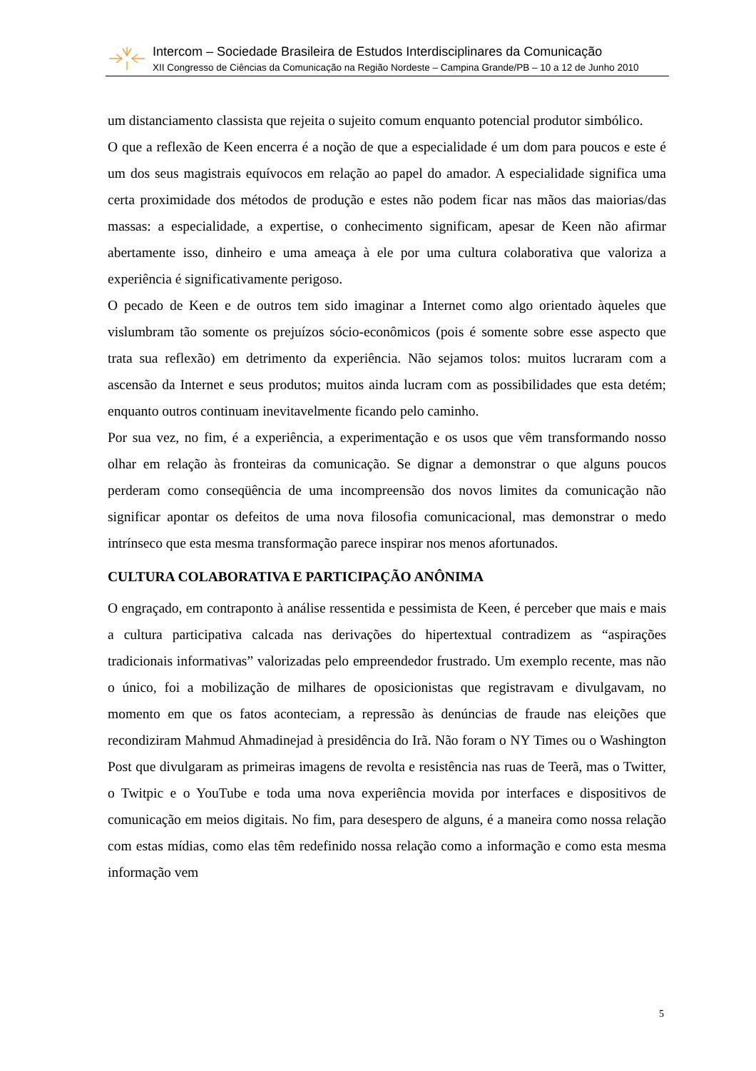Intercom – Sociedade Brasileira de Estudos Interdisciplinares da Comunicação
XII Congresso de Ciências da Comunicação na Região Nordeste – Campina Grande/PB – 10 a 12 de Junho 2010
um distanciamento classista que rejeita o sujeito comum enquanto potencial produtor simbólico.
O que a reflexão de Keen encerra é a noção de que a especialidade é um dom para poucos e este é um dos seus magistrais equívocos em relação ao papel do amador. A especialidade significa uma certa proximidade dos métodos de produção e estes não podem ficar nas mãos das maiorias/das massas: a especialidade, a expertise, o conhecimento significam, apesar de Keen não afirmar abertamente isso, dinheiro e uma ameaça à ele por uma cultura colaborativa que valoriza a experiência é significativamente perigoso.
O pecado de Keen e de outros tem sido imaginar a Internet como algo orientado àqueles que vislumbram tão somente os prejuízos sócio-econômicos (pois é somente sobre esse aspecto que trata sua reflexão) em detrimento da experiência. Não sejamos tolos: muitos lucraram com a ascensão da Internet e seus produtos; muitos ainda lucram com as possibilidades que esta detém; enquanto outros continuam inevitavelmente ficando pelo caminho.
Por sua vez, no fim, é a experiência, a experimentação e os usos que vêm transformando nosso olhar em relação às fronteiras da comunicação. Se dignar a demonstrar o que alguns poucos perderam como conseqüência de uma incompreensão dos novos limites da comunicação não significar apontar os defeitos de uma nova filosofia comunicacional, mas demonstrar o medo intrínseco que esta mesma transformação parece inspirar nos menos afortunados.
CULTURA COLABORATIVA E PARTICIPAÇÃO ANÔNIMA
O engraçado, em contraponto à análise ressentida e pessimista de Keen, é perceber que mais e mais a cultura participativa calcada nas derivações do hipertextual contradizem as “aspirações tradicionais informativas” valorizadas pelo empreendedor frustrado. Um exemplo recente, mas não o único, foi a mobilização de milhares de oposicionistas que registravam e divulgavam, no momento em que os fatos aconteciam, a repressão às denúncias de fraude nas eleições que recondiziram Mahmud Ahmadinejad à presidência do Irã. Não foram o NY Times ou o Washington Post que divulgaram as primeiras imagens de revolta e resistência nas ruas de Teerã, mas o Twitter, o Twitpic e o YouTube e toda uma nova experiência movida por interfaces e dispositivos de comunicação em meios digitais. No fim, para desespero de alguns, é a maneira como nossa relação com estas mídias, como elas têm redefinido nossa relação como a informação e como esta mesma informação vem
5